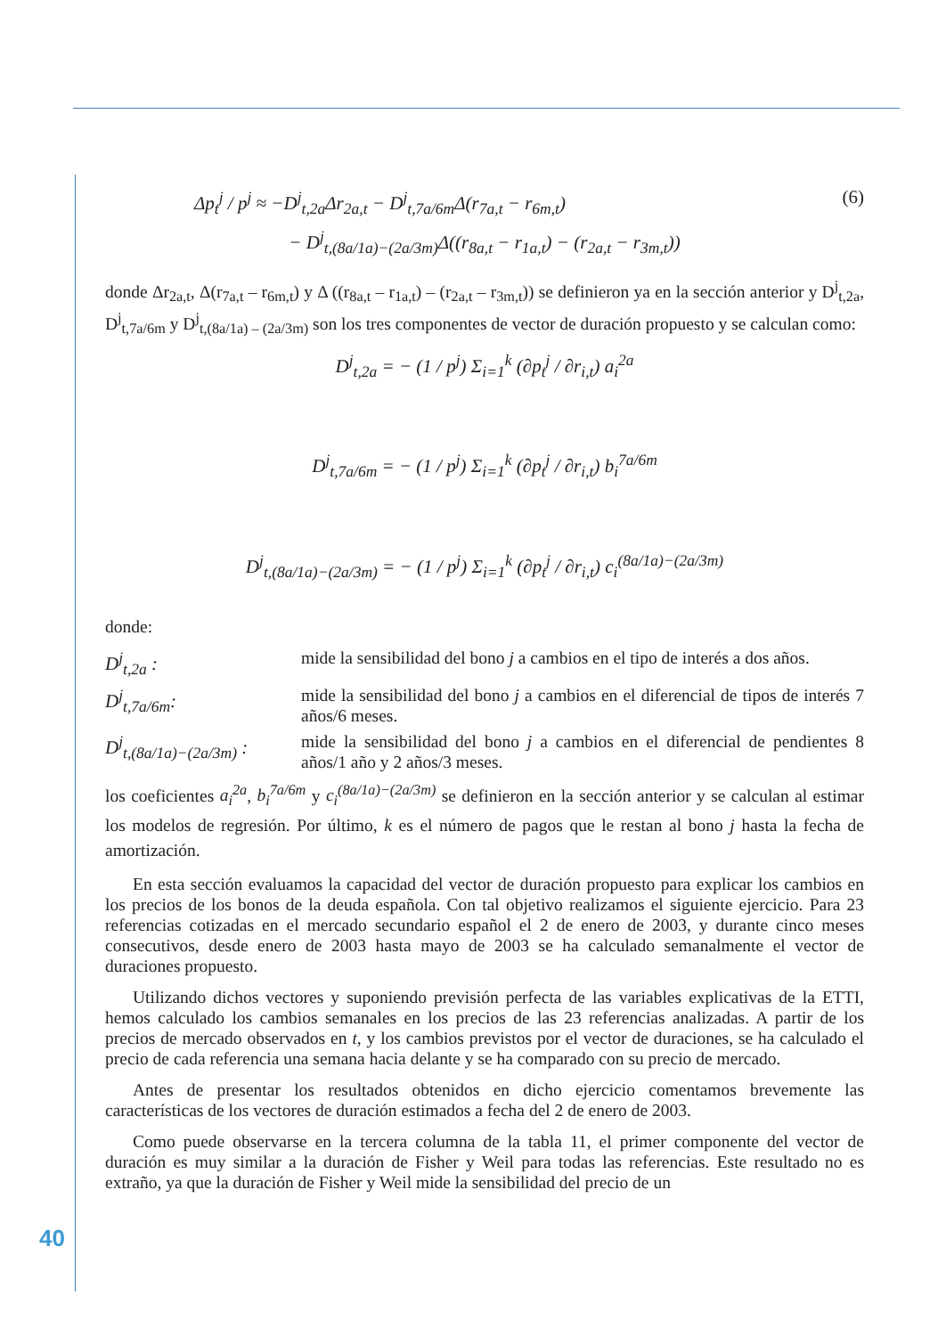Δp<sub>t</sub><sup>j</sup> / p<sup>j</sup> ≈ −D<sup>j</sup><sub>t,2a</sub>Δr<sub>2a,t</sub> − D<sup>j</sup><sub>t,7a/6m</sub>Δ(r<sub>7a,t</sub> − r<sub>6m,t</sub>) (6)
− D<sup>j</sup><sub>t,(8a/1a)−(2a/3m)</sub>Δ((r<sub>8a,t</sub> − r<sub>1a,t</sub>) − (r<sub>2a,t</sub> − r<sub>3m,t</sub>))
donde Δr<sub>2a,t</sub>, Δ(r<sub>7a,t</sub> – r<sub>6m,t</sub>) y Δ ((r<sub>8a,t</sub> – r<sub>1a,t</sub>) – (r<sub>2a,t</sub> – r<sub>3m,t</sub>)) se definieron ya en la sección anterior y D<sup>j</sup><sub>t,2a</sub>, D<sup>j</sup><sub>t,7a/6m</sub> y D<sup>j</sup><sub>t,(8a/1a) – (2a/3m)</sub> son los tres componentes de vector de duración propuesto y se calculan como:
D<sup>j</sup><sub>t,2a</sub> = − (1 / p<sup>j</sup>) Σ<sub>i=1</sub><sup>k</sup> (∂p<sub>t</sub><sup>j</sup> / ∂r<sub>i,t</sub>) a<sub>i</sub><sup>2a</sup>
D<sup>j</sup><sub>t,7a/6m</sub> = − (1 / p<sup>j</sup>) Σ<sub>i=1</sub><sup>k</sup> (∂p<sub>t</sub><sup>j</sup> / ∂r<sub>i,t</sub>) b<sub>i</sub><sup>7a/6m</sup>
D<sup>j</sup><sub>t,(8a/1a)−(2a/3m)</sub> = − (1 / p<sup>j</sup>) Σ<sub>i=1</sub><sup>k</sup> (∂p<sub>t</sub><sup>j</sup> / ∂r<sub>i,t</sub>) c<sub>i</sub><sup>(8a/1a)−(2a/3m)</sup>
donde:
D<sup>j</sup><sub>t,2a</sub> : mide la sensibilidad del bono j a cambios en el tipo de interés a dos años.
D<sup>j</sup><sub>t,7a/6m</sub>: mide la sensibilidad del bono j a cambios en el diferencial de tipos de interés 7 años/6 meses.
D<sup>j</sup><sub>t,(8a/1a)−(2a/3m)</sub> :
mide la sensibilidad del bono j a cambios en el diferencial de pendientes 8 años/1 año y 2 años/3 meses.
los coeficientes a<sub>i</sub><sup>2a</sup>, b<sub>i</sub><sup>7a/6m</sup> y c<sub>i</sub><sup>(8a/1a)−(2a/3m)</sup> se definieron en la sección anterior y se calculan al estimar los modelos de regresión. Por último, k es el número de pagos que le restan al bono j hasta la fecha de amortización.
En esta sección evaluamos la capacidad del vector de duración propuesto para explicar los cambios en los precios de los bonos de la deuda española. Con tal objetivo realizamos el siguiente ejercicio. Para 23 referencias cotizadas en el mercado secundario español el 2 de enero de 2003, y durante cinco meses consecutivos, desde enero de 2003 hasta mayo de 2003 se ha calculado semanalmente el vector de duraciones propuesto.
Utilizando dichos vectores y suponiendo previsión perfecta de las variables explicativas de la ETTI, hemos calculado los cambios semanales en los precios de las 23 referencias analizadas. A partir de los precios de mercado observados en t, y los cambios previstos por el vector de duraciones, se ha calculado el precio de cada referencia una semana hacia delante y se ha comparado con su precio de mercado.
Antes de presentar los resultados obtenidos en dicho ejercicio comentamos brevemente las características de los vectores de duración estimados a fecha del 2 de enero de 2003.
Como puede observarse en la tercera columna de la tabla 11, el primer componente del vector de duración es muy similar a la duración de Fisher y Weil para todas las referencias. Este resultado no es extraño, ya que la duración de Fisher y Weil mide la sensibilidad del precio de un
40